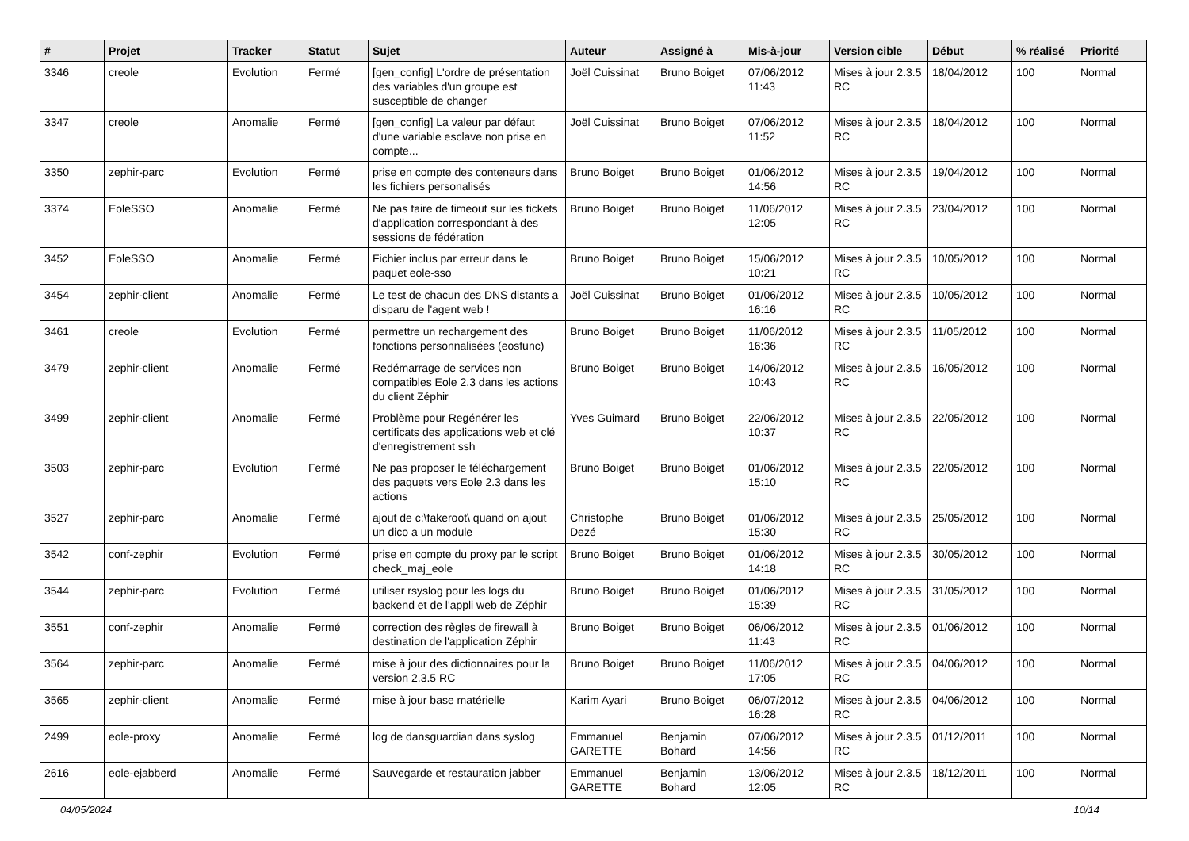| # | Projet | Tracker | Statut | Sujet | Auteur | Assigné à | Mis-à-jour | Version cible | Début | % réalisé | Priorité |
| --- | --- | --- | --- | --- | --- | --- | --- | --- | --- | --- | --- |
| 3346 | creole | Evolution | Fermé | [gen_config] L'ordre de présentation des variables d'un groupe est susceptible de changer | Joël Cuissinat | Bruno Boiget | 07/06/2012 11:43 | Mises à jour 2.3.5 RC | 18/04/2012 | 100 | Normal |
| 3347 | creole | Anomalie | Fermé | [gen_config] La valeur par défaut d'une variable esclave non prise en compte... | Joël Cuissinat | Bruno Boiget | 07/06/2012 11:52 | Mises à jour 2.3.5 RC | 18/04/2012 | 100 | Normal |
| 3350 | zephir-parc | Evolution | Fermé | prise en compte des conteneurs dans les fichiers personalisés | Bruno Boiget | Bruno Boiget | 01/06/2012 14:56 | Mises à jour 2.3.5 RC | 19/04/2012 | 100 | Normal |
| 3374 | EoleSSO | Anomalie | Fermé | Ne pas faire de timeout sur les tickets d'application correspondant à des sessions de fédération | Bruno Boiget | Bruno Boiget | 11/06/2012 12:05 | Mises à jour 2.3.5 RC | 23/04/2012 | 100 | Normal |
| 3452 | EoleSSO | Anomalie | Fermé | Fichier inclus par erreur dans le paquet eole-sso | Bruno Boiget | Bruno Boiget | 15/06/2012 10:21 | Mises à jour 2.3.5 RC | 10/05/2012 | 100 | Normal |
| 3454 | zephir-client | Anomalie | Fermé | Le test de chacun des DNS distants a disparu de l'agent web ! | Joël Cuissinat | Bruno Boiget | 01/06/2012 16:16 | Mises à jour 2.3.5 RC | 10/05/2012 | 100 | Normal |
| 3461 | creole | Evolution | Fermé | permettre un rechargement des fonctions personnalisées (eosfunc) | Bruno Boiget | Bruno Boiget | 11/06/2012 16:36 | Mises à jour 2.3.5 RC | 11/05/2012 | 100 | Normal |
| 3479 | zephir-client | Anomalie | Fermé | Redémarrage de services non compatibles Eole 2.3 dans les actions du client Zéphir | Bruno Boiget | Bruno Boiget | 14/06/2012 10:43 | Mises à jour 2.3.5 RC | 16/05/2012 | 100 | Normal |
| 3499 | zephir-client | Anomalie | Fermé | Problème pour Regénérer les certificats des applications web et clé d'enregistrement ssh | Yves Guimard | Bruno Boiget | 22/06/2012 10:37 | Mises à jour 2.3.5 RC | 22/05/2012 | 100 | Normal |
| 3503 | zephir-parc | Evolution | Fermé | Ne pas proposer le téléchargement des paquets vers Eole 2.3 dans les actions | Bruno Boiget | Bruno Boiget | 01/06/2012 15:10 | Mises à jour 2.3.5 RC | 22/05/2012 | 100 | Normal |
| 3527 | zephir-parc | Anomalie | Fermé | ajout de c:\fakeroot\ quand on ajout un dico a un module | Christophe Dezé | Bruno Boiget | 01/06/2012 15:30 | Mises à jour 2.3.5 RC | 25/05/2012 | 100 | Normal |
| 3542 | conf-zephir | Evolution | Fermé | prise en compte du proxy par le script check_maj_eole | Bruno Boiget | Bruno Boiget | 01/06/2012 14:18 | Mises à jour 2.3.5 RC | 30/05/2012 | 100 | Normal |
| 3544 | zephir-parc | Evolution | Fermé | utiliser rsyslog pour les logs du backend et de l'appli web de Zéphir | Bruno Boiget | Bruno Boiget | 01/06/2012 15:39 | Mises à jour 2.3.5 RC | 31/05/2012 | 100 | Normal |
| 3551 | conf-zephir | Anomalie | Fermé | correction des règles de firewall à destination de l'application Zéphir | Bruno Boiget | Bruno Boiget | 06/06/2012 11:43 | Mises à jour 2.3.5 RC | 01/06/2012 | 100 | Normal |
| 3564 | zephir-parc | Anomalie | Fermé | mise à jour des dictionnaires pour la version 2.3.5 RC | Bruno Boiget | Bruno Boiget | 11/06/2012 17:05 | Mises à jour 2.3.5 RC | 04/06/2012 | 100 | Normal |
| 3565 | zephir-client | Anomalie | Fermé | mise à jour base matérielle | Karim Ayari | Bruno Boiget | 06/07/2012 16:28 | Mises à jour 2.3.5 RC | 04/06/2012 | 100 | Normal |
| 2499 | eole-proxy | Anomalie | Fermé | log de dansguardian dans syslog | Emmanuel GARETTE | Benjamin Bohard | 07/06/2012 14:56 | Mises à jour 2.3.5 RC | 01/12/2011 | 100 | Normal |
| 2616 | eole-ejabberd | Anomalie | Fermé | Sauvegarde et restauration jabber | Emmanuel GARETTE | Benjamin Bohard | 13/06/2012 12:05 | Mises à jour 2.3.5 RC | 18/12/2011 | 100 | Normal |
04/05/2024 10/14